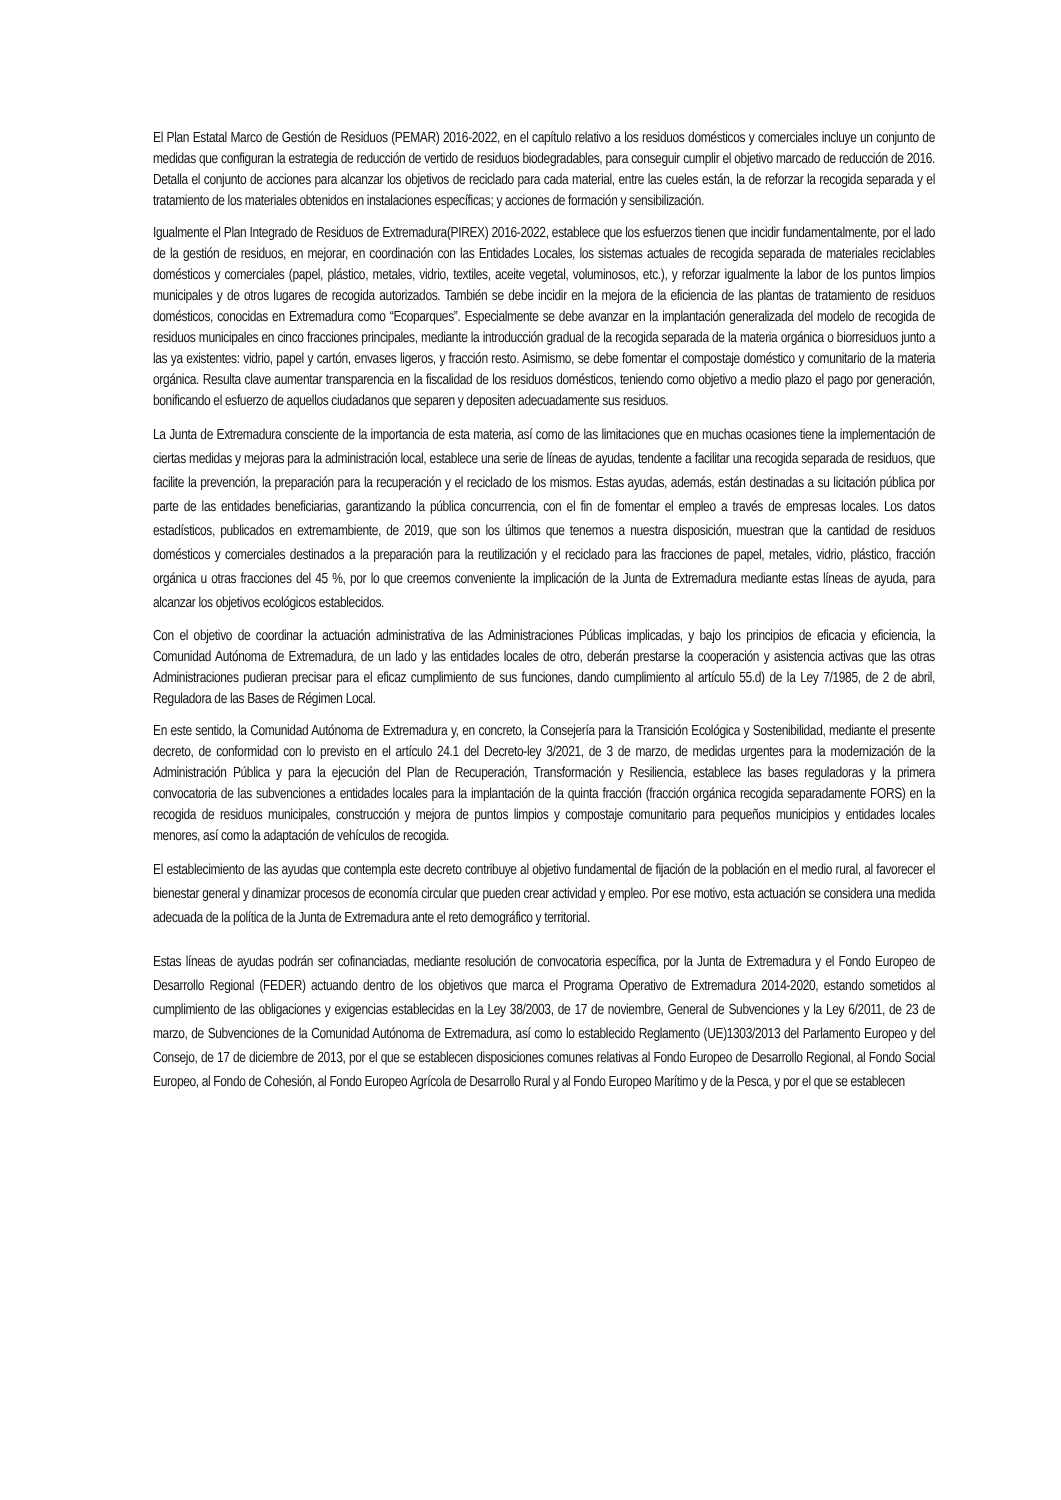El Plan Estatal Marco de Gestión de Residuos (PEMAR) 2016-2022, en el capítulo relativo a los residuos domésticos y comerciales incluye un conjunto de medidas que configuran la estrategia de reducción de vertido de residuos biodegradables, para conseguir cumplir el objetivo marcado de reducción de 2016. Detalla el conjunto de acciones para alcanzar los objetivos de reciclado para cada material, entre las cueles están, la de reforzar la recogida separada y el tratamiento de los materiales obtenidos en instalaciones específicas; y acciones de formación y sensibilización.
Igualmente el Plan Integrado de Residuos de Extremadura(PIREX) 2016-2022, establece que los esfuerzos tienen que incidir fundamentalmente, por el lado de la gestión de residuos, en mejorar, en coordinación con las Entidades Locales, los sistemas actuales de recogida separada de materiales reciclables domésticos y comerciales (papel, plástico, metales, vidrio, textiles, aceite vegetal, voluminosos, etc.), y reforzar igualmente la labor de los puntos limpios municipales y de otros lugares de recogida autorizados. También se debe incidir en la mejora de la eficiencia de las plantas de tratamiento de residuos domésticos, conocidas en Extremadura como “Ecoparques”. Especialmente se debe avanzar en la implantación generalizada del modelo de recogida de residuos municipales en cinco fracciones principales, mediante la introducción gradual de la recogida separada de la materia orgánica o biorresiduos junto a las ya existentes: vidrio, papel y cartón, envases ligeros, y fracción resto. Asimismo, se debe fomentar el compostaje doméstico y comunitario de la materia orgánica. Resulta clave aumentar transparencia en la fiscalidad de los residuos domésticos, teniendo como objetivo a medio plazo el pago por generación, bonificando el esfuerzo de aquellos ciudadanos que separen y depositen adecuadamente sus residuos.
La Junta de Extremadura consciente de la importancia de esta materia, así como de las limitaciones que en muchas ocasiones tiene la implementación de ciertas medidas y mejoras para la administración local, establece una serie de líneas de ayudas, tendente a facilitar una recogida separada de residuos, que facilite la prevención, la preparación para la recuperación y el reciclado de los mismos. Estas ayudas, además, están destinadas a su licitación pública por parte de las entidades beneficiarias, garantizando la pública concurrencia, con el fin de fomentar el empleo a través de empresas locales. Los datos estadísticos, publicados en extremambiente, de 2019, que son los últimos que tenemos a nuestra disposición, muestran que la cantidad de residuos domésticos y comerciales destinados a la preparación para la reutilización y el reciclado para las fracciones de papel, metales, vidrio, plástico, fracción orgánica u otras fracciones del 45 %, por lo que creemos conveniente la implicación de la Junta de Extremadura mediante estas líneas de ayuda, para alcanzar los objetivos ecológicos establecidos.
Con el objetivo de coordinar la actuación administrativa de las Administraciones Públicas implicadas, y bajo los principios de eficacia y eficiencia, la Comunidad Autónoma de Extremadura, de un lado y las entidades locales de otro, deberán prestarse la cooperación y asistencia activas que las otras Administraciones pudieran precisar para el eficaz cumplimiento de sus funciones, dando cumplimiento al artículo 55.d) de la Ley 7/1985, de 2 de abril, Reguladora de las Bases de Régimen Local.
En este sentido, la Comunidad Autónoma de Extremadura y, en concreto, la Consejería para la Transición Ecológica y Sostenibilidad, mediante el presente decreto, de conformidad con lo previsto en el artículo 24.1 del Decreto-ley 3/2021, de 3 de marzo, de medidas urgentes para la modernización de la Administración Pública y para la ejecución del Plan de Recuperación, Transformación y Resiliencia, establece las bases reguladoras y la primera convocatoria de las subvenciones a entidades locales para la implantación de la quinta fracción (fracción orgánica recogida separadamente FORS) en la recogida de residuos municipales, construcción y mejora de puntos limpios y compostaje comunitario para pequeños municipios y entidades locales menores, así como la adaptación de vehículos de recogida.
El establecimiento de las ayudas que contempla este decreto contribuye al objetivo fundamental de fijación de la población en el medio rural, al favorecer el bienestar general y dinamizar procesos de economía circular que pueden crear actividad y empleo. Por ese motivo, esta actuación se considera una medida adecuada de la política de la Junta de Extremadura ante el reto demográfico y territorial.
Estas líneas de ayudas podrán ser cofinanciadas, mediante resolución de convocatoria específica, por la Junta de Extremadura y el Fondo Europeo de Desarrollo Regional (FEDER) actuando dentro de los objetivos que marca el Programa Operativo de Extremadura 2014-2020, estando sometidos al cumplimiento de las obligaciones y exigencias establecidas en la Ley 38/2003, de 17 de noviembre, General de Subvenciones y la Ley 6/2011, de 23 de marzo, de Subvenciones de la Comunidad Autónoma de Extremadura, así como lo establecido Reglamento (UE)1303/2013 del Parlamento Europeo y del Consejo, de 17 de diciembre de 2013, por el que se establecen disposiciones comunes relativas al Fondo Europeo de Desarrollo Regional, al Fondo Social Europeo, al Fondo de Cohesión, al Fondo Europeo Agrícola de Desarrollo Rural y al Fondo Europeo Marítimo y de la Pesca, y por el que se establecen